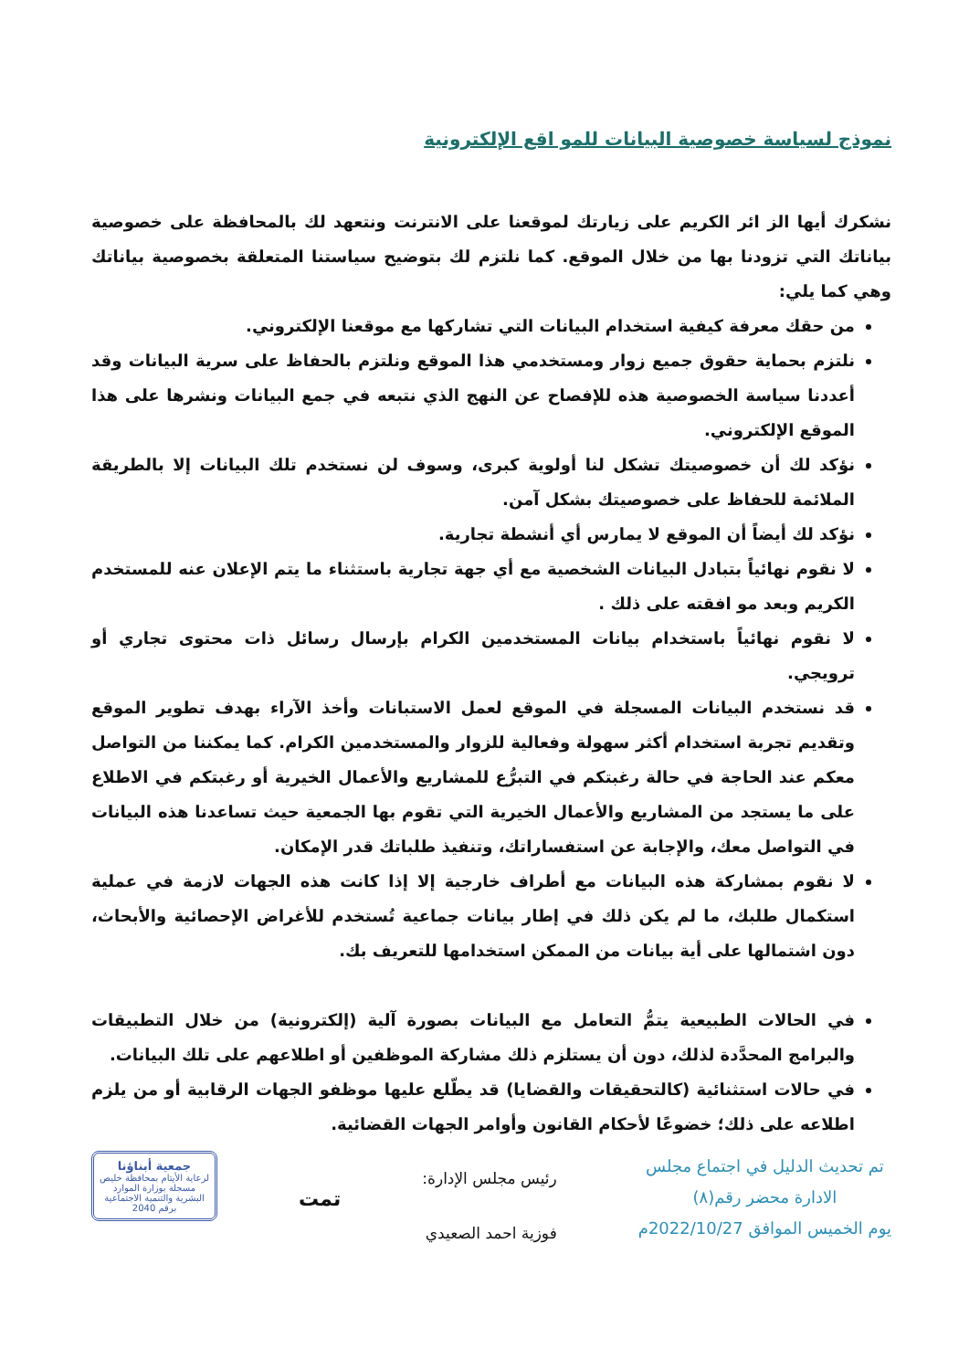نموذج لسياسة خصوصية البيانات للمو اقع الإلكترونية
نشكرك أيها الز ائر الكريم على زيارتك لموقعنا على الانترنت ونتعهد لك بالمحافظة على خصوصية بياناتك التي تزودنا بها من خلال الموقع. كما نلتزم لك بتوضيح سياستنا المتعلقة بخصوصية بياناتك وهي كما يلي:
من حقك معرفة كيفية استخدام البيانات التي تشاركها مع موقعنا الإلكتروني.
نلتزم بحماية حقوق جميع زوار ومستخدمي هذا الموقع ونلتزم بالحفاظ على سرية البيانات وقد أعددنا سياسة الخصوصية هذه للإفصاح عن النهج الذي نتبعه في جمع البيانات ونشرها على هذا الموقع الإلكتروني.
نؤكد لك أن خصوصيتك تشكل لنا أولوية كبرى، وسوف لن نستخدم تلك البيانات إلا بالطريقة الملائمة للحفاظ على خصوصيتك بشكل آمن.
نؤكد لك أيضاً أن الموقع لا يمارس أي أنشطة تجارية.
لا نقوم نهائياً بتبادل البيانات الشخصية مع أي جهة تجارية باستثناء ما يتم الإعلان عنه للمستخدم الكريم وبعد مو افقته على ذلك .
لا نقوم نهائياً باستخدام بيانات المستخدمين الكرام بإرسال رسائل ذات محتوى تجاري أو ترويجي.
قد نستخدم البيانات المسجلة في الموقع لعمل الاستبانات وأخذ الآراء بهدف تطوير الموقع وتقديم تجربة استخدام أكثر سهولة وفعالية للزوار والمستخدمين الكرام. كما يمكننا من التواصل معكم عند الحاجة في حالة رغبتكم في التبرُّع للمشاريع والأعمال الخيرية أو رغبتكم في الاطلاع على ما يستجد من المشاريع والأعمال الخيرية التي تقوم بها الجمعية حيث تساعدنا هذه البيانات في التواصل معك، والإجابة عن استفساراتك، وتنفيذ طلباتك قدر الإمكان.
لا نقوم بمشاركة هذه البيانات مع أطراف خارجية إلا إذا كانت هذه الجهات لازمة في عملية استكمال طلبك، ما لم يكن ذلك في إطار بيانات جماعية تُستخدم للأغراض الإحصائية والأبحاث، دون اشتمالها على أية بيانات من الممكن استخدامها للتعريف بك.
في الحالات الطبيعية يتمُّ التعامل مع البيانات بصورة آلية (إلكترونية) من خلال التطبيقات والبرامج المحدَّدة لذلك، دون أن يستلزم ذلك مشاركة الموظفين أو اطلاعهم على تلك البيانات.
في حالات استثنائية (كالتحقيقات والقضايا) قد يطّلع عليها موظفو الجهات الرقابية أو من يلزم اطلاعه على ذلك؛ خضوعًا لأحكام القانون وأوامر الجهات القضائية.
تم تحديث الدليل في اجتماع مجلس
الادارة محضر رقم(٨)
يوم الخميس الموافق 2022/10/27م
رئيس مجلس الإدارة:
فوزية احمد الصعيدي
تمت
جمعية أبناؤنا
لرعاية الأيتام بمحافظة خليص
مسجلة بوزارة الموارد البشرية والتنمية الاجتماعية برقم 2040